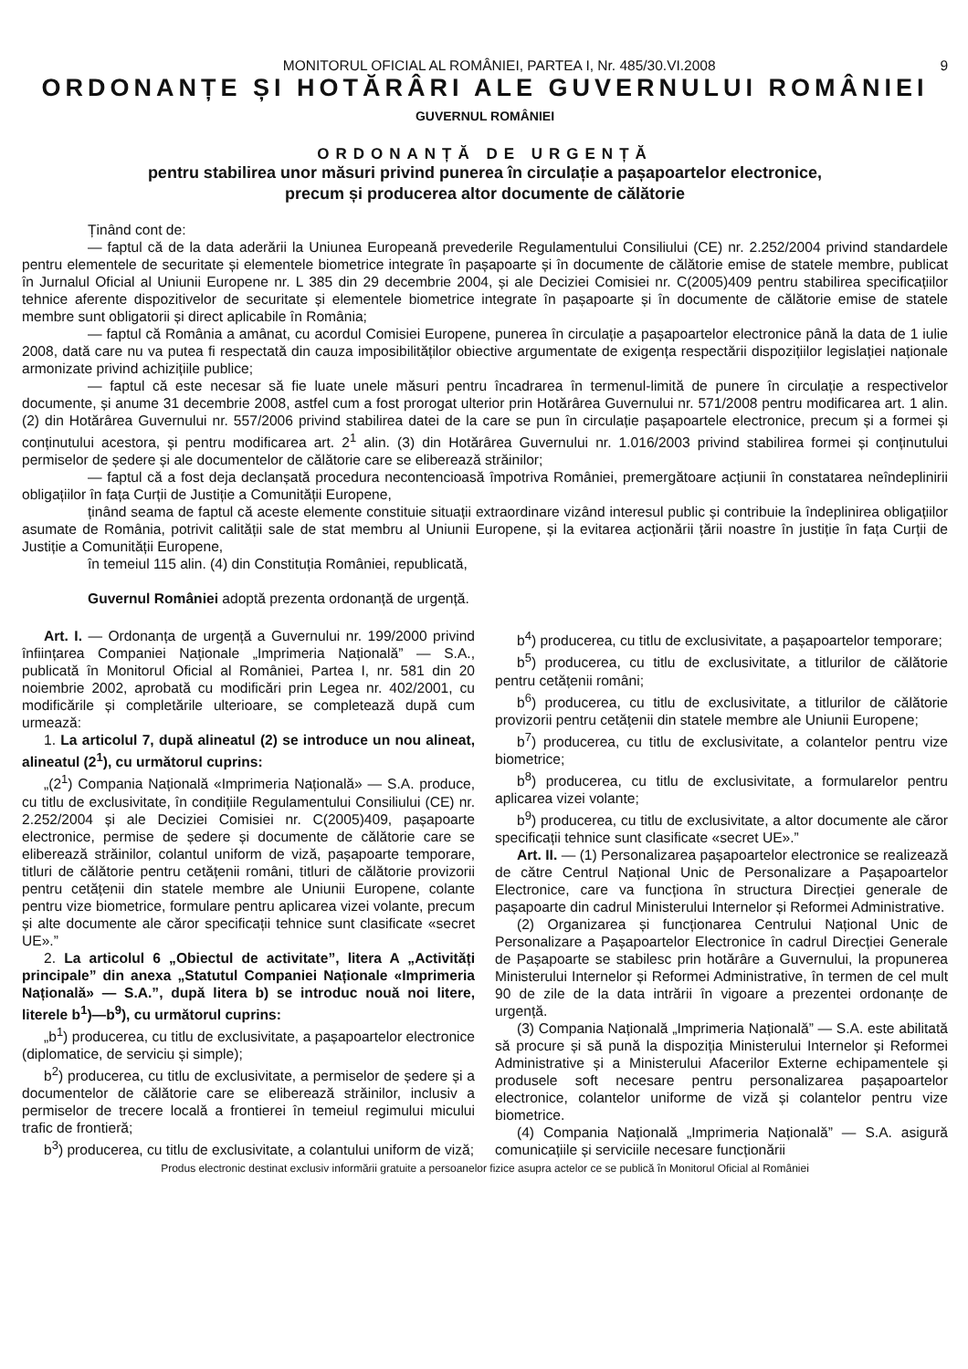MONITORUL OFICIAL AL ROMÂNIEI, PARTEA I, Nr. 485/30.VI.2008 9
ORDONANȚE ȘI HOTĂRÂRI ALE GUVERNULUI ROMÂNIEI
GUVERNUL ROMÂNIEI
ORDONANȚĂ DE URGENȚĂ
pentru stabilirea unor măsuri privind punerea în circulație a pașapoartelor electronice,
precum și producerea altor documente de călătorie
Ținând cont de:
— faptul că de la data aderării la Uniunea Europeană prevederile Regulamentului Consiliului (CE) nr. 2.252/2004 privind standardele pentru elementele de securitate și elementele biometrice integrate în pașapoarte și în documente de călătorie emise de statele membre, publicat în Jurnalul Oficial al Uniunii Europene nr. L 385 din 29 decembrie 2004, și ale Deciziei Comisiei nr. C(2005)409 pentru stabilirea specificațiilor tehnice aferente dispozitivelor de securitate și elementele biometrice integrate în pașapoarte și în documente de călătorie emise de statele membre sunt obligatorii și direct aplicabile în România;
— faptul că România a amânat, cu acordul Comisiei Europene, punerea în circulație a pașapoartelor electronice până la data de 1 iulie 2008, dată care nu va putea fi respectată din cauza imposibilităților obiective argumentate de exigența respectării dispozițiilor legislației naționale armonizate privind achizițiile publice;
— faptul că este necesar să fie luate unele măsuri pentru încadrarea în termenul-limită de punere în circulație a respectivelor documente, și anume 31 decembrie 2008, astfel cum a fost prorogat ulterior prin Hotărârea Guvernului nr. 571/2008 pentru modificarea art. 1 alin. (2) din Hotărârea Guvernului nr. 557/2006 privind stabilirea datei de la care se pun în circulație pașapoartele electronice, precum și a formei și conținutului acestora, și pentru modificarea art. 2<sup>1</sup> alin. (3) din Hotărârea Guvernului nr. 1.016/2003 privind stabilirea formei și conținutului permiselor de ședere și ale documentelor de călătorie care se eliberează străinilor;
— faptul că a fost deja declanșată procedura necontencioasă împotriva României, premergătoare acțiunii în constatarea neîndeplinirii obligațiilor în fața Curții de Justiție a Comunității Europene,
ținând seama de faptul că aceste elemente constituie situații extraordinare vizând interesul public și contribuie la îndeplinirea obligațiilor asumate de România, potrivit calității sale de stat membru al Uniunii Europene, și la evitarea acționării țării noastre în justiție în fața Curții de Justiție a Comunității Europene,
în temeiul 115 alin. (4) din Constituția României, republicată,
Guvernul României adoptă prezenta ordonanță de urgență.
Art. I. — Ordonanța de urgență a Guvernului nr. 199/2000 privind înființarea Companiei Naționale „Imprimeria Națională” — S.A., publicată în Monitorul Oficial al României, Partea I, nr. 581 din 20 noiembrie 2002, aprobată cu modificări prin Legea nr. 402/2001, cu modificările și completările ulterioare, se completează după cum urmează:
1. La articolul 7, după alineatul (2) se introduce un nou alineat, alineatul (2<sup>1</sup>), cu următorul cuprins:
„(2<sup>1</sup>) Compania Națională «Imprimeria Națională» — S.A. produce, cu titlu de exclusivitate, în condițiile Regulamentului Consiliului (CE) nr. 2.252/2004 și ale Deciziei Comisiei nr. C(2005)409, pașapoarte electronice, permise de ședere și documente de călătorie care se eliberează străinilor, colantul uniform de viză, pașapoarte temporare, titluri de călătorie pentru cetățenii români, titluri de călătorie provizorii pentru cetățenii din statele membre ale Uniunii Europene, colante pentru vize biometrice, formulare pentru aplicarea vizei volante, precum și alte documente ale căror specificații tehnice sunt clasificate «secret UE».”
2. La articolul 6 „Obiectul de activitate”, litera A „Activități principale” din anexa „Statutul Companiei Naționale «Imprimeria Națională» — S.A.”, după litera b) se introduc nouă noi litere, literele b<sup>1</sup>)—b<sup>9</sup>), cu următorul cuprins:
„b<sup>1</sup>) producerea, cu titlu de exclusivitate, a pașapoartelor electronice (diplomatice, de serviciu și simple);
b<sup>2</sup>) producerea, cu titlu de exclusivitate, a permiselor de ședere și a documentelor de călătorie care se eliberează străinilor, inclusiv a permiselor de trecere locală a frontierei în temeiul regimului micului trafic de frontieră;
b<sup>3</sup>) producerea, cu titlu de exclusivitate, a colantului uniform de viză;
b<sup>4</sup>) producerea, cu titlu de exclusivitate, a pașapoartelor temporare;
b<sup>5</sup>) producerea, cu titlu de exclusivitate, a titlurilor de călătorie pentru cetățenii români;
b<sup>6</sup>) producerea, cu titlu de exclusivitate, a titlurilor de călătorie provizorii pentru cetățenii din statele membre ale Uniunii Europene;
b<sup>7</sup>) producerea, cu titlu de exclusivitate, a colantelor pentru vize biometrice;
b<sup>8</sup>) producerea, cu titlu de exclusivitate, a formularelor pentru aplicarea vizei volante;
b<sup>9</sup>) producerea, cu titlu de exclusivitate, a altor documente ale căror specificații tehnice sunt clasificate «secret UE».”
Art. II. — (1) Personalizarea pașapoartelor electronice se realizează de către Centrul Național Unic de Personalizare a Pașapoartelor Electronice, care va funcționa în structura Direcției generale de pașapoarte din cadrul Ministerului Internelor și Reformei Administrative.
(2) Organizarea și funcționarea Centrului Național Unic de Personalizare a Pașapoartelor Electronice în cadrul Direcției Generale de Pașapoarte se stabilesc prin hotărâre a Guvernului, la propunerea Ministerului Internelor și Reformei Administrative, în termen de cel mult 90 de zile de la data intrării în vigoare a prezentei ordonanțe de urgență.
(3) Compania Națională „Imprimeria Națională” — S.A. este abilitată să procure și să pună la dispoziția Ministerului Internelor și Reformei Administrative și a Ministerului Afacerilor Externe echipamentele și produsele soft necesare pentru personalizarea pașapoartelor electronice, colantelor uniforme de viză și colantelor pentru vize biometrice.
(4) Compania Națională „Imprimeria Națională” — S.A. asigură comunicațiile și serviciile necesare funcționării
Produs electronic destinat exclusiv informării gratuite a persoanelor fizice asupra actelor ce se publică în Monitorul Oficial al României